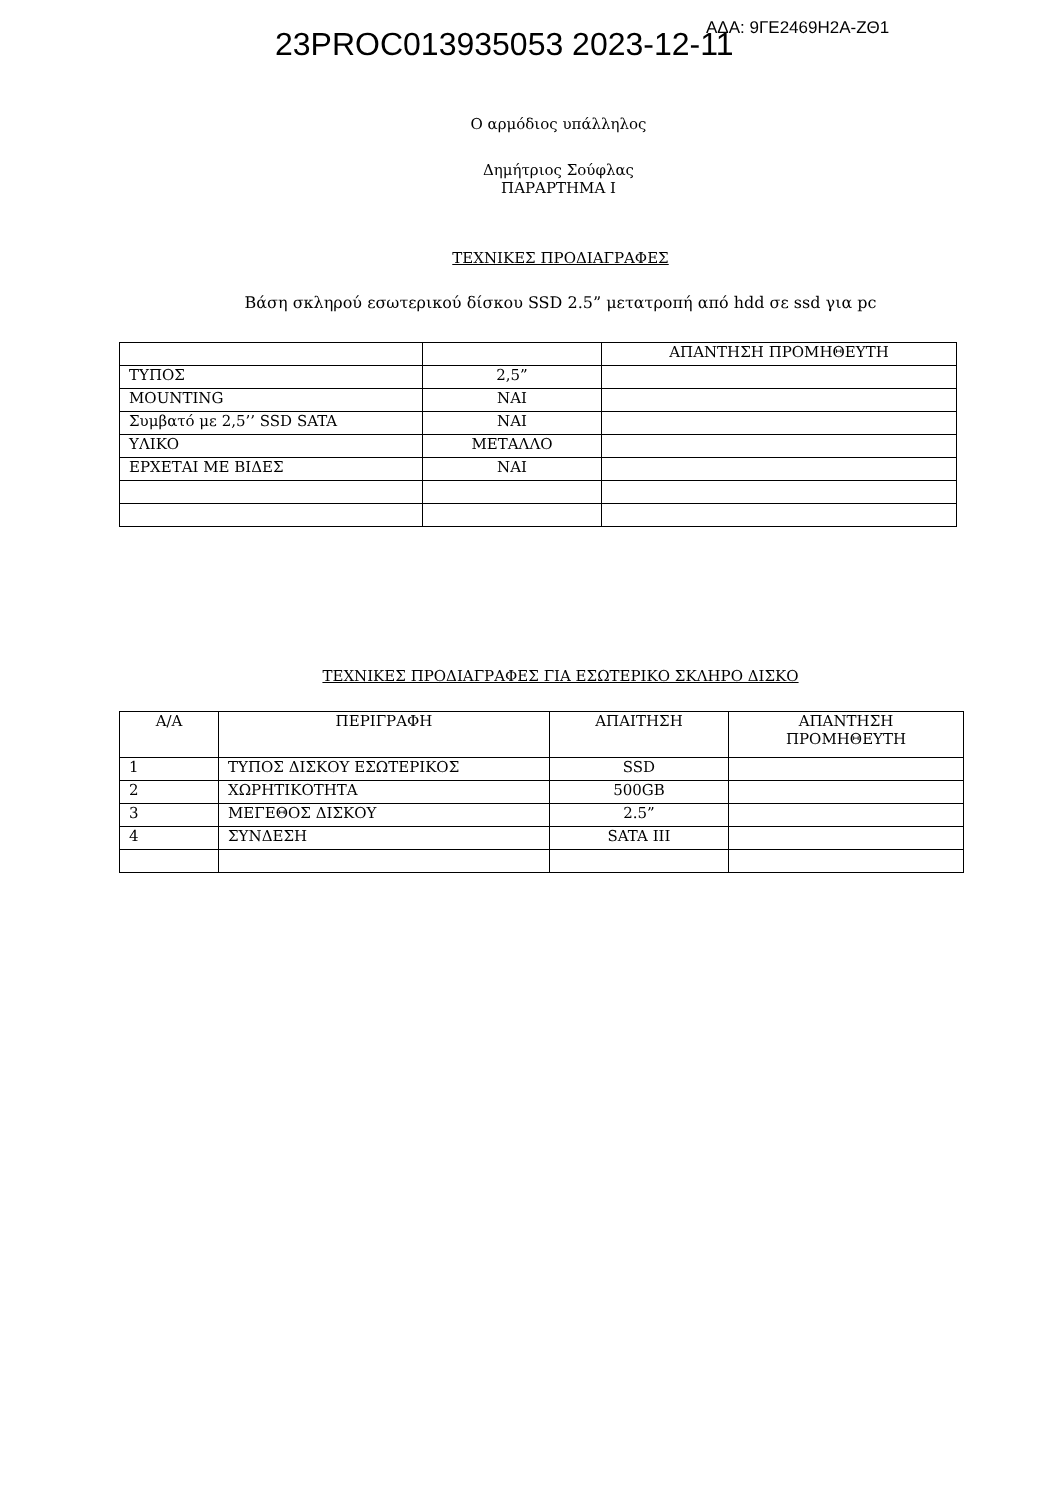23PROC013935053 2023-12-11 ΑΔΑ: 9ΓΕ2469Η2Α-ΖΘ1
Ο αρμόδιος υπάλληλος
Δημήτριος Σούφλας
ΠΑΡΑΡΤΗΜΑ Ι
ΤΕΧΝΙΚΕΣ ΠΡΟΔΙΑΓΡΑΦΕΣ
Βάση σκληρού εσωτερικού δίσκου SSD 2.5” μετατροπή από hdd σε ssd για pc
| | | ΑΠΑΝΤΗΣΗ ΠΡΟΜΗΘΕΥΤΗ |
| --- | --- | --- |
| ΤΥΠΟΣ | 2,5” | |
| MOUNTING | ΝΑΙ | |
| Συμβατό με 2,5’’ SSD SATA | ΝΑΙ | |
| ΥΛΙΚΟ | ΜΕΤΑΛΛΟ | |
| ΕΡΧΕΤΑΙ ΜΕ ΒΙΔΕΣ | ΝΑΙ | |
ΤΕΧΝΙΚΕΣ ΠΡΟΔΙΑΓΡΑΦΕΣ ΓΙΑ ΕΣΩΤΕΡΙΚΟ ΣΚΛΗΡΟ ΔΙΣΚΟ
| Α/Α | ΠΕΡΙΓΡΑΦΗ | ΑΠΑΙΤΗΣΗ | ΑΠΑΝΤΗΣΗ ΠΡΟΜΗΘΕΥΤΗ |
| --- | --- | --- | --- |
| 1 | ΤΥΠΟΣ ΔΙΣΚΟΥ ΕΣΩΤΕΡΙΚΟΣ | SSD | |
| 2 | ΧΩΡΗΤΙΚΟΤΗΤΑ | 500GB | |
| 3 | ΜΕΓΕΘΟΣ ΔΙΣΚΟΥ | 2.5” | |
| 4 | ΣΥΝΔΕΣΗ | SATA III | |